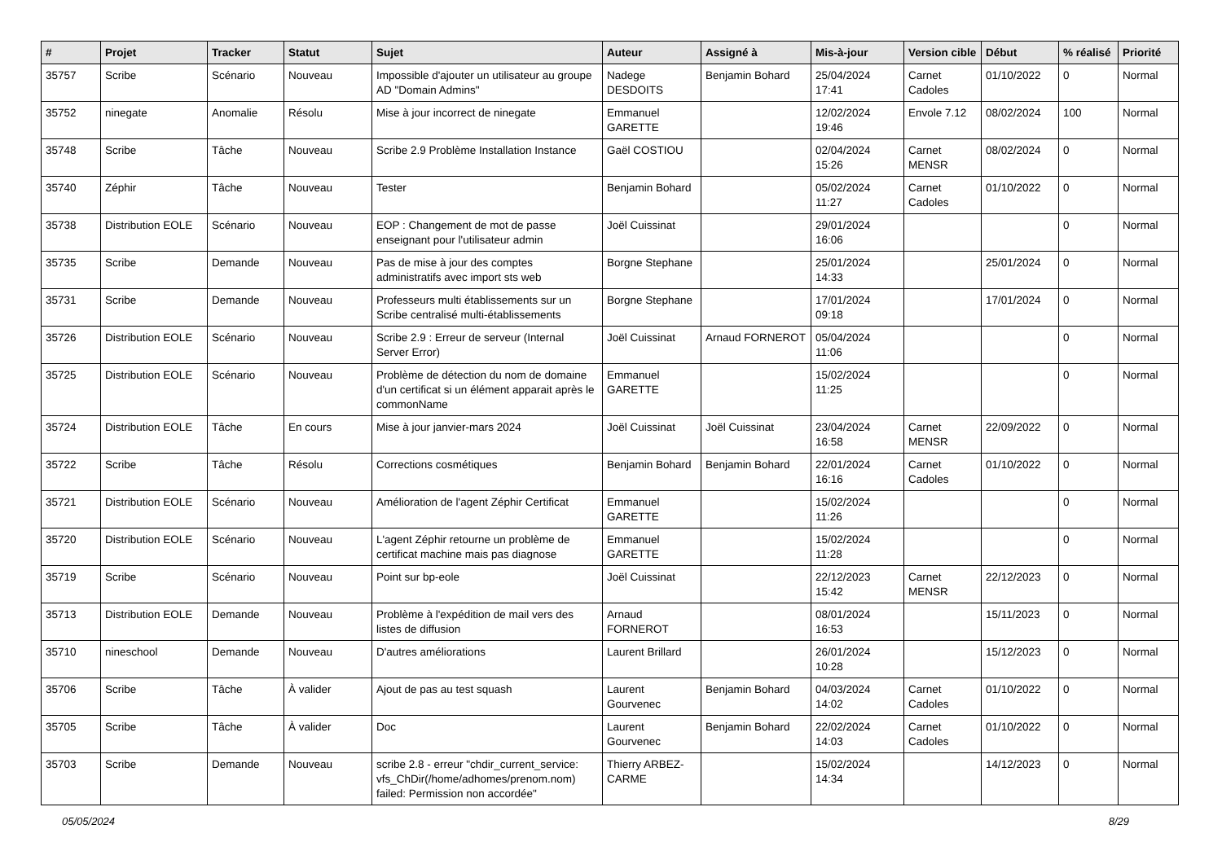| # | Projet | Tracker | Statut | Sujet | Auteur | Assigné à | Mis-à-jour | Version cible | Début | % réalisé | Priorité |
| --- | --- | --- | --- | --- | --- | --- | --- | --- | --- | --- | --- |
| 35757 | Scribe | Scénario | Nouveau | Impossible d'ajouter un utilisateur au groupe AD "Domain Admins" | Nadege DESDOITS | Benjamin Bohard | 25/04/2024 17:41 | Carnet Cadoles | 01/10/2022 | 0 | Normal |
| 35752 | ninegate | Anomalie | Résolu | Mise à jour incorrect de ninegate | Emmanuel GARETTE | | 12/02/2024 19:46 | Envole 7.12 | 08/02/2024 | 100 | Normal |
| 35748 | Scribe | Tâche | Nouveau | Scribe 2.9 Problème Installation Instance | Gaël COSTIOU | | 02/04/2024 15:26 | Carnet MENSR | 08/02/2024 | 0 | Normal |
| 35740 | Zéphir | Tâche | Nouveau | Tester | Benjamin Bohard | | 05/02/2024 11:27 | Carnet Cadoles | 01/10/2022 | 0 | Normal |
| 35738 | Distribution EOLE | Scénario | Nouveau | EOP : Changement de mot de passe enseignant pour l'utilisateur admin | Joël Cuissinat | | 29/01/2024 16:06 | | | 0 | Normal |
| 35735 | Scribe | Demande | Nouveau | Pas de mise à jour des comptes administratifs avec import sts web | Borgne Stephane | | 25/01/2024 14:33 | | 25/01/2024 | 0 | Normal |
| 35731 | Scribe | Demande | Nouveau | Professeurs multi établissements sur un Scribe centralisé multi-établissements | Borgne Stephane | | 17/01/2024 09:18 | | 17/01/2024 | 0 | Normal |
| 35726 | Distribution EOLE | Scénario | Nouveau | Scribe 2.9 : Erreur de serveur (Internal Server Error) | Joël Cuissinat | Arnaud FORNEROT | 05/04/2024 11:06 | | | 0 | Normal |
| 35725 | Distribution EOLE | Scénario | Nouveau | Problème de détection du nom de domaine d'un certificat si un élément apparait après le commonName | Emmanuel GARETTE | | 15/02/2024 11:25 | | | 0 | Normal |
| 35724 | Distribution EOLE | Tâche | En cours | Mise à jour janvier-mars 2024 | Joël Cuissinat | Joël Cuissinat | 23/04/2024 16:58 | Carnet MENSR | 22/09/2022 | 0 | Normal |
| 35722 | Scribe | Tâche | Résolu | Corrections cosmétiques | Benjamin Bohard | Benjamin Bohard | 22/01/2024 16:16 | Carnet Cadoles | 01/10/2022 | 0 | Normal |
| 35721 | Distribution EOLE | Scénario | Nouveau | Amélioration de l'agent Zéphir Certificat | Emmanuel GARETTE | | 15/02/2024 11:26 | | | 0 | Normal |
| 35720 | Distribution EOLE | Scénario | Nouveau | L'agent Zéphir retourne un problème de certificat machine mais pas diagnose | Emmanuel GARETTE | | 15/02/2024 11:28 | | | 0 | Normal |
| 35719 | Scribe | Scénario | Nouveau | Point sur bp-eole | Joël Cuissinat | | 22/12/2023 15:42 | Carnet MENSR | 22/12/2023 | 0 | Normal |
| 35713 | Distribution EOLE | Demande | Nouveau | Problème à l'expédition de mail vers des listes de diffusion | Arnaud FORNEROT | | 08/01/2024 16:53 | | 15/11/2023 | 0 | Normal |
| 35710 | nineschool | Demande | Nouveau | D'autres améliorations | Laurent Brillard | | 26/01/2024 10:28 | | 15/12/2023 | 0 | Normal |
| 35706 | Scribe | Tâche | À valider | Ajout de pas au test squash | Laurent Gourvenec | Benjamin Bohard | 04/03/2024 14:02 | Carnet Cadoles | 01/10/2022 | 0 | Normal |
| 35705 | Scribe | Tâche | À valider | Doc | Laurent Gourvenec | Benjamin Bohard | 22/02/2024 14:03 | Carnet Cadoles | 01/10/2022 | 0 | Normal |
| 35703 | Scribe | Demande | Nouveau | scribe 2.8 - erreur "chdir_current_service: vfs_ChDir(/home/adhomes/prenom.nom) failed: Permission non accordée" | Thierry ARBEZ-CARME | | 15/02/2024 14:34 | | 14/12/2023 | 0 | Normal |
05/05/2024 8/29